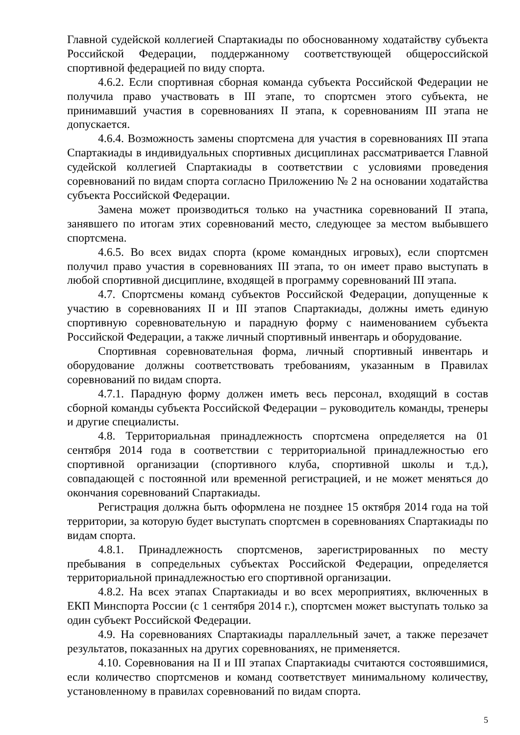Главной судейской коллегией Спартакиады по обоснованному ходатайству субъекта Российской Федерации, поддержанному соответствующей общероссийской спортивной федерацией по виду спорта.
4.6.2. Если спортивная сборная команда субъекта Российской Федерации не получила право участвовать в III этапе, то спортсмен этого субъекта, не принимавший участия в соревнованиях II этапа, к соревнованиям III этапа не допускается.
4.6.4. Возможность замены спортсмена для участия в соревнованиях III этапа Спартакиады в индивидуальных спортивных дисциплинах рассматривается Главной судейской коллегией Спартакиады в соответствии с условиями проведения соревнований по видам спорта согласно Приложению № 2 на основании ходатайства субъекта Российской Федерации.
Замена может производиться только на участника соревнований II этапа, занявшего по итогам этих соревнований место, следующее за местом выбывшего спортсмена.
4.6.5. Во всех видах спорта (кроме командных игровых), если спортсмен получил право участия в соревнованиях III этапа, то он имеет право выступать в любой спортивной дисциплине, входящей в программу соревнований III этапа.
4.7. Спортсмены команд субъектов Российской Федерации, допущенные к участию в соревнованиях II и III этапов Спартакиады, должны иметь единую спортивную соревновательную и парадную форму с наименованием субъекта Российской Федерации, а также личный спортивный инвентарь и оборудование.
Спортивная соревновательная форма, личный спортивный инвентарь и оборудование должны соответствовать требованиям, указанным в Правилах соревнований по видам спорта.
4.7.1. Парадную форму должен иметь весь персонал, входящий в состав сборной команды субъекта Российской Федерации – руководитель команды, тренеры и другие специалисты.
4.8. Территориальная принадлежность спортсмена определяется на 01 сентября 2014 года в соответствии с территориальной принадлежностью его спортивной организации (спортивного клуба, спортивной школы и т.д.), совпадающей с постоянной или временной регистрацией, и не может меняться до окончания соревнований Спартакиады.
Регистрация должна быть оформлена не позднее 15 октября 2014 года на той территории, за которую будет выступать спортсмен в соревнованиях Спартакиады по видам спорта.
4.8.1. Принадлежность спортсменов, зарегистрированных по месту пребывания в сопредельных субъектах Российской Федерации, определяется территориальной принадлежностью его спортивной организации.
4.8.2. На всех этапах Спартакиады и во всех мероприятиях, включенных в ЕКП Минспорта России (с 1 сентября 2014 г.), спортсмен может выступать только за один субъект Российской Федерации.
4.9. На соревнованиях Спартакиады параллельный зачет, а также перезачет результатов, показанных на других соревнованиях, не применяется.
4.10. Соревнования на II и III этапах Спартакиады считаются состоявшимися, если количество спортсменов и команд соответствует минимальному количеству, установленному в правилах соревнований по видам спорта.
5